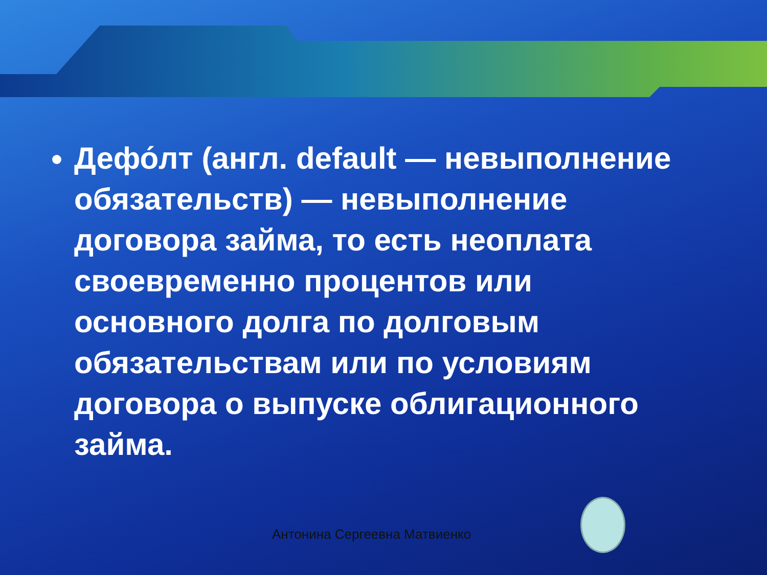Дефо́лт (англ. default — невыполнение обязательств) — невыполнение договора займа, то есть неоплата своевременно процентов или основного долга по долговым обязательствам или по условиям договора о выпуске облигационного займа.
Антонина Сергеевна Матвиенко